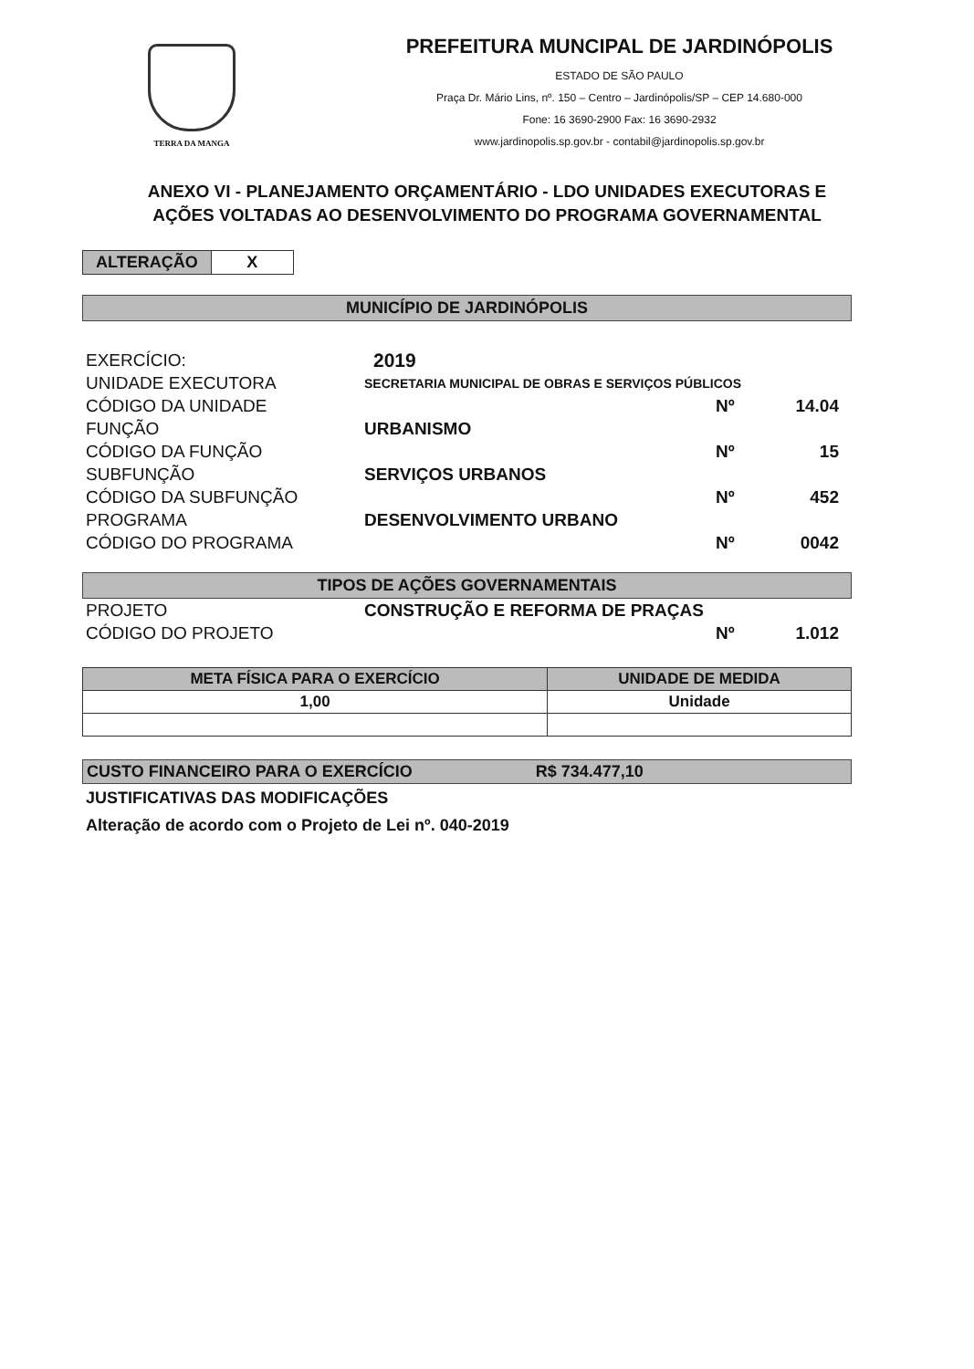TERRA DA MANGA
PREFEITURA MUNCIPAL DE JARDINÓPOLIS
ESTADO DE SÃO PAULO
Praça Dr. Mário Lins, nº. 150 – Centro – Jardinópolis/SP – CEP 14.680-000
Fone: 16 3690-2900 Fax: 16 3690-2932
www.jardinopolis.sp.gov.br - contabil@jardinopolis.sp.gov.br
ANEXO VI - PLANEJAMENTO ORÇAMENTÁRIO - LDO UNIDADES EXECUTORAS E
AÇÕES VOLTADAS AO DESENVOLVIMENTO DO PROGRAMA GOVERNAMENTAL
ALTERAÇÃO X
MUNICÍPIO DE JARDINÓPOLIS
EXERCÍCIO: 2019
UNIDADE EXECUTORA SECRETARIA MUNICIPAL DE OBRAS E SERVIÇOS PÚBLICOS
CÓDIGO DA UNIDADE Nº 14.04
FUNÇÃO URBANISMO
CÓDIGO DA FUNÇÃO Nº 15
SUBFUNÇÃO SERVIÇOS URBANOS
CÓDIGO DA SUBFUNÇÃO Nº 452
PROGRAMA DESENVOLVIMENTO URBANO
CÓDIGO DO PROGRAMA Nº 0042
TIPOS DE AÇÕES GOVERNAMENTAIS
PROJETO CONSTRUÇÃO E REFORMA DE PRAÇAS
CÓDIGO DO PROJETO Nº 1.012
| META FÍSICA PARA O EXERCÍCIO | UNIDADE DE MEDIDA |
| --- | --- |
| 1,00 | Unidade |
CUSTO FINANCEIRO PARA O EXERCÍCIO R$ 734.477,10
JUSTIFICATIVAS DAS MODIFICAÇÕES
Alteração de acordo com o Projeto de Lei nº. 040-2019